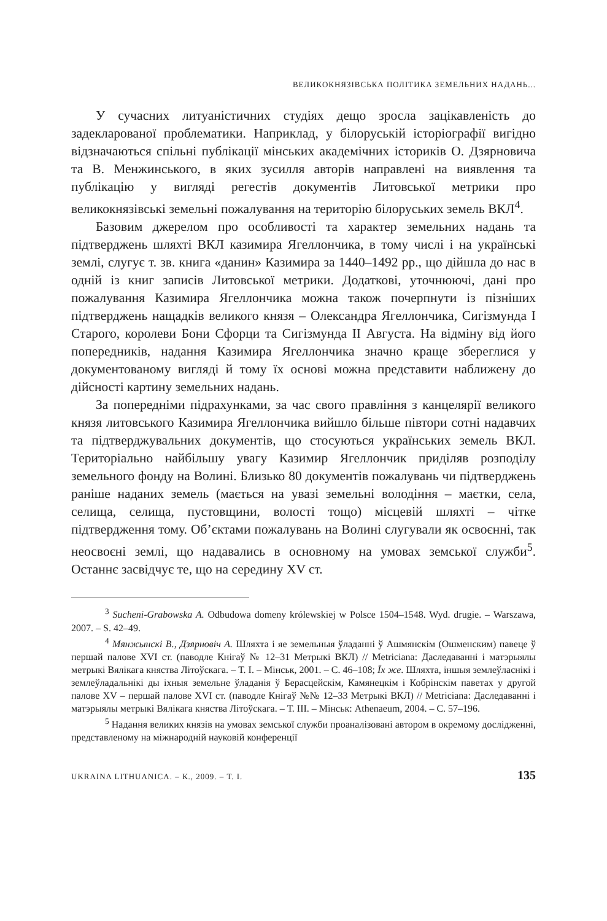ВЕЛИКОКНЯЗІВСЬКА ПОЛІТИКА ЗЕМЕЛЬНИХ НАДАНЬ...
У сучасних литуаністичних студіях дещо зросла зацікавленість до задекларованої проблематики. Наприклад, у білоруській історіографії вигідно відзначаються спільні публікації мінських академічних істориків О. Дзярновича та В. Менжинського, в яких зусилля авторів направлені на виявлення та публікацію у вигляді регестів документів Литовської метрики про великокнязівські земельні пожалування на територію білоруських земель ВКЛ<sup>4</sup>.
Базовим джерелом про особливості та характер земельних надань та підтверджень шляхті ВКЛ казимира Ягеллончика, в тому числі і на українські землі, слугує т. зв. книга «данин» Казимира за 1440–1492 рр., що дійшла до нас в одній із книг записів Литовської метрики. Додаткові, уточнюючі, дані про пожалування Казимира Ягеллончика можна також почерпнути із пізніших підтверджень нащадків великого князя – Олександра Ягеллончика, Сигізмунда І Старого, королеви Бони Сфорци та Сигізмунда ІІ Августа. На відміну від його попередників, надання Казимира Ягеллончика значно краще збереглися у документованому вигляді й тому їх основі можна представити наближену до дійсності картину земельних надань.
За попередніми підрахунками, за час свого правління з канцелярії великого князя литовського Казимира Ягеллончика вийшло більше півтори сотні надавчих та підтверджувальних документів, що стосуються українських земель ВКЛ. Територіально найбільшу увагу Казимир Ягеллончик приділяв розподілу земельного фонду на Волині. Близько 80 документів пожалувань чи підтверджень раніше наданих земель (мається на увазі земельні володіння – маєтки, села, селища, селища, пустовщини, волості тощо) місцевій шляхті – чітке підтвердження тому. Об’єктами пожалувань на Волині слугували як освоєнні, так неосвоєні землі, що надавались в основному на умовах земської служби<sup>5</sup>. Останнє засвідчує те, що на середину XV ст.
<sup>3</sup> Sucheni-Grabowska A. Odbudowa domeny królewskiej w Polsce 1504–1548. Wyd. drugie. – Warszawa, 2007. – S. 42–49.
<sup>4</sup> Мянжынскі В., Дзярновіч А. Шляхта і яе земельныя ўладанні ў Ашмянскім (Ошменским) павеце ў першай палове XVI ст. (паводле Кнігаў № 12–31 Метрыкі ВКЛ) // Metriciana: Даследаванні і матэрыялы метрыкі Вялікага княства Літоўскага. – Т. І. – Мінськ, 2001. – С. 46–108; Їх же. Шляхта, іншыя землеўласнікі і землеўладальнікі ды іхныя земельне ўладанія ў Берасцейскім, Камянецкім і Кобрінскім паветах у другой палове XV – першай палове XVI ст. (паводле Кнігаў №№ 12–33 Метрыкі ВКЛ) // Metriciana: Даследаванні і матэрыялы метрыкі Вялікага княства Літоўскага. – Т. ІІІ. – Мінськ: Athenaeum, 2004. – С. 57–196.
<sup>5</sup> Надання великих князів на умовах земської служби проаналізовані автором в окремому дослідженні, представленому на міжнародній науковій конференції
UKRAINA LITHUANICA. – К., 2009. – Т. І. 135